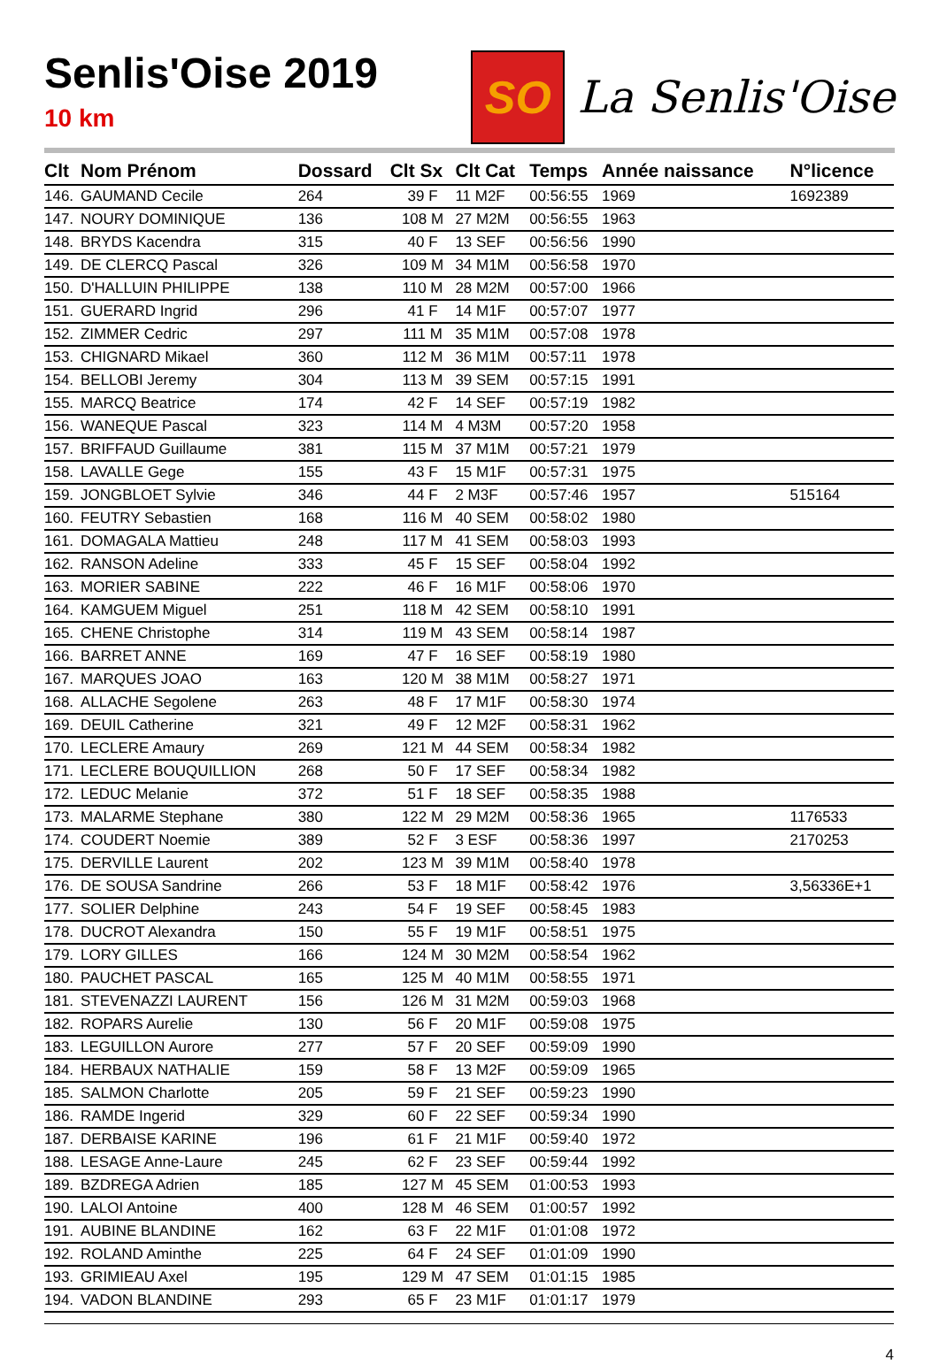Senlis'Oise 2019
10 km
SO
La Senlis'Oise
| Clt | Nom Prénom | Dossard | Clt Sx | Clt Cat | Temps | Année naissance | N°licence |
| --- | --- | --- | --- | --- | --- | --- | --- |
| 146. | GAUMAND Cecile | 264 | 39 F | 11 M2F | 00:56:55 | 1969 | 1692389 |
| 147. | NOURY DOMINIQUE | 136 | 108 M | 27 M2M | 00:56:55 | 1963 | |
| 148. | BRYDS Kacendra | 315 | 40 F | 13 SEF | 00:56:56 | 1990 | |
| 149. | DE CLERCQ Pascal | 326 | 109 M | 34 M1M | 00:56:58 | 1970 | |
| 150. | D'HALLUIN PHILIPPE | 138 | 110 M | 28 M2M | 00:57:00 | 1966 | |
| 151. | GUERARD Ingrid | 296 | 41 F | 14 M1F | 00:57:07 | 1977 | |
| 152. | ZIMMER Cedric | 297 | 111 M | 35 M1M | 00:57:08 | 1978 | |
| 153. | CHIGNARD Mikael | 360 | 112 M | 36 M1M | 00:57:11 | 1978 | |
| 154. | BELLOBI Jeremy | 304 | 113 M | 39 SEM | 00:57:15 | 1991 | |
| 155. | MARCQ Beatrice | 174 | 42 F | 14 SEF | 00:57:19 | 1982 | |
| 156. | WANEQUE Pascal | 323 | 114 M | 4 M3M | 00:57:20 | 1958 | |
| 157. | BRIFFAUD Guillaume | 381 | 115 M | 37 M1M | 00:57:21 | 1979 | |
| 158. | LAVALLE Gege | 155 | 43 F | 15 M1F | 00:57:31 | 1975 | |
| 159. | JONGBLOET Sylvie | 346 | 44 F | 2 M3F | 00:57:46 | 1957 | 515164 |
| 160. | FEUTRY Sebastien | 168 | 116 M | 40 SEM | 00:58:02 | 1980 | |
| 161. | DOMAGALA Mattieu | 248 | 117 M | 41 SEM | 00:58:03 | 1993 | |
| 162. | RANSON Adeline | 333 | 45 F | 15 SEF | 00:58:04 | 1992 | |
| 163. | MORIER SABINE | 222 | 46 F | 16 M1F | 00:58:06 | 1970 | |
| 164. | KAMGUEM Miguel | 251 | 118 M | 42 SEM | 00:58:10 | 1991 | |
| 165. | CHENE Christophe | 314 | 119 M | 43 SEM | 00:58:14 | 1987 | |
| 166. | BARRET ANNE | 169 | 47 F | 16 SEF | 00:58:19 | 1980 | |
| 167. | MARQUES JOAO | 163 | 120 M | 38 M1M | 00:58:27 | 1971 | |
| 168. | ALLACHE Segolene | 263 | 48 F | 17 M1F | 00:58:30 | 1974 | |
| 169. | DEUIL Catherine | 321 | 49 F | 12 M2F | 00:58:31 | 1962 | |
| 170. | LECLERE Amaury | 269 | 121 M | 44 SEM | 00:58:34 | 1982 | |
| 171. | LECLERE BOUQUILLION | 268 | 50 F | 17 SEF | 00:58:34 | 1982 | |
| 172. | LEDUC Melanie | 372 | 51 F | 18 SEF | 00:58:35 | 1988 | |
| 173. | MALARME Stephane | 380 | 122 M | 29 M2M | 00:58:36 | 1965 | 1176533 |
| 174. | COUDERT Noemie | 389 | 52 F | 3 ESF | 00:58:36 | 1997 | 2170253 |
| 175. | DERVILLE Laurent | 202 | 123 M | 39 M1M | 00:58:40 | 1978 | |
| 176. | DE SOUSA Sandrine | 266 | 53 F | 18 M1F | 00:58:42 | 1976 | 3,56336E+1 |
| 177. | SOLIER Delphine | 243 | 54 F | 19 SEF | 00:58:45 | 1983 | |
| 178. | DUCROT Alexandra | 150 | 55 F | 19 M1F | 00:58:51 | 1975 | |
| 179. | LORY GILLES | 166 | 124 M | 30 M2M | 00:58:54 | 1962 | |
| 180. | PAUCHET PASCAL | 165 | 125 M | 40 M1M | 00:58:55 | 1971 | |
| 181. | STEVENAZZI LAURENT | 156 | 126 M | 31 M2M | 00:59:03 | 1968 | |
| 182. | ROPARS Aurelie | 130 | 56 F | 20 M1F | 00:59:08 | 1975 | |
| 183. | LEGUILLON Aurore | 277 | 57 F | 20 SEF | 00:59:09 | 1990 | |
| 184. | HERBAUX NATHALIE | 159 | 58 F | 13 M2F | 00:59:09 | 1965 | |
| 185. | SALMON Charlotte | 205 | 59 F | 21 SEF | 00:59:23 | 1990 | |
| 186. | RAMDE Ingerid | 329 | 60 F | 22 SEF | 00:59:34 | 1990 | |
| 187. | DERBAISE KARINE | 196 | 61 F | 21 M1F | 00:59:40 | 1972 | |
| 188. | LESAGE Anne-Laure | 245 | 62 F | 23 SEF | 00:59:44 | 1992 | |
| 189. | BZDREGA Adrien | 185 | 127 M | 45 SEM | 01:00:53 | 1993 | |
| 190. | LALOI Antoine | 400 | 128 M | 46 SEM | 01:00:57 | 1992 | |
| 191. | AUBINE BLANDINE | 162 | 63 F | 22 M1F | 01:01:08 | 1972 | |
| 192. | ROLAND Aminthe | 225 | 64 F | 24 SEF | 01:01:09 | 1990 | |
| 193. | GRIMIEAU Axel | 195 | 129 M | 47 SEM | 01:01:15 | 1985 | |
| 194. | VADON BLANDINE | 293 | 65 F | 23 M1F | 01:01:17 | 1979 | |
4